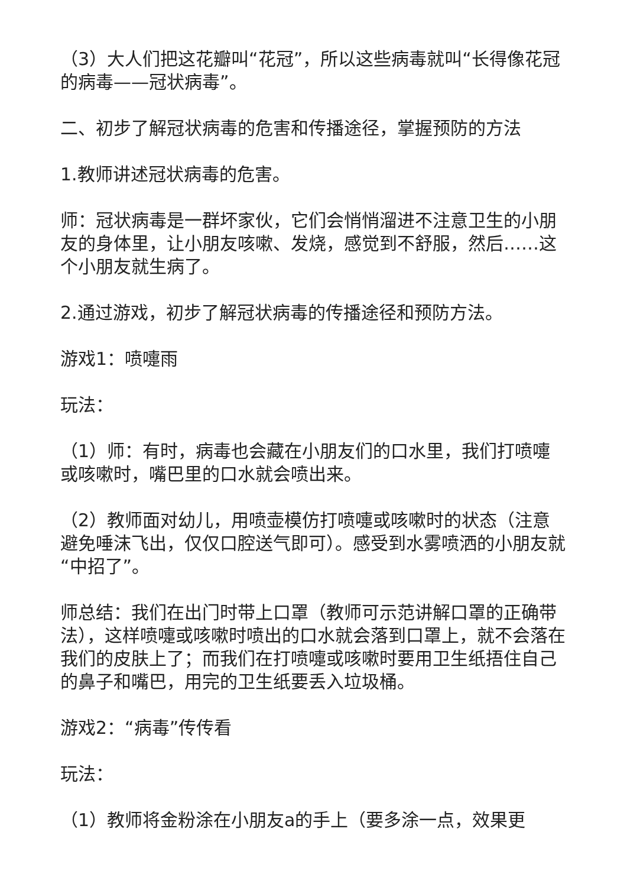（3）大人们把这花瓣叫“花冠”，所以这些病毒就叫“长得像花冠的病毒——冠状病毒”。
二、初步了解冠状病毒的危害和传播途径，掌握预防的方法
1.教师讲述冠状病毒的危害。
师：冠状病毒是一群坏家伙，它们会悄悄溜进不注意卫生的小朋友的身体里，让小朋友咳嗽、发烧，感觉到不舒服，然后……这个小朋友就生病了。
2.通过游戏，初步了解冠状病毒的传播途径和预防方法。
游戏1：喷嚏雨
玩法：
（1）师：有时，病毒也会藏在小朋友们的口水里，我们打喷嚏或咳嗽时，嘴巴里的口水就会喷出来。
（2）教师面对幼儿，用喷壶模仿打喷嚏或咳嗽时的状态（注意避免唾沫飞出，仅仅口腔送气即可）。感受到水雾喷洒的小朋友就“中招了”。
师总结：我们在出门时带上口罩（教师可示范讲解口罩的正确带法），这样喷嚏或咳嗽时喷出的口水就会落到口罩上，就不会落在我们的皮肤上了；而我们在打喷嚏或咳嗽时要用卫生纸捂住自己的鼻子和嘴巴，用完的卫生纸要丢入垃圾桶。
游戏2：“病毒”传传看
玩法：
（1）教师将金粉涂在小朋友a的手上（要多涂一点，效果更